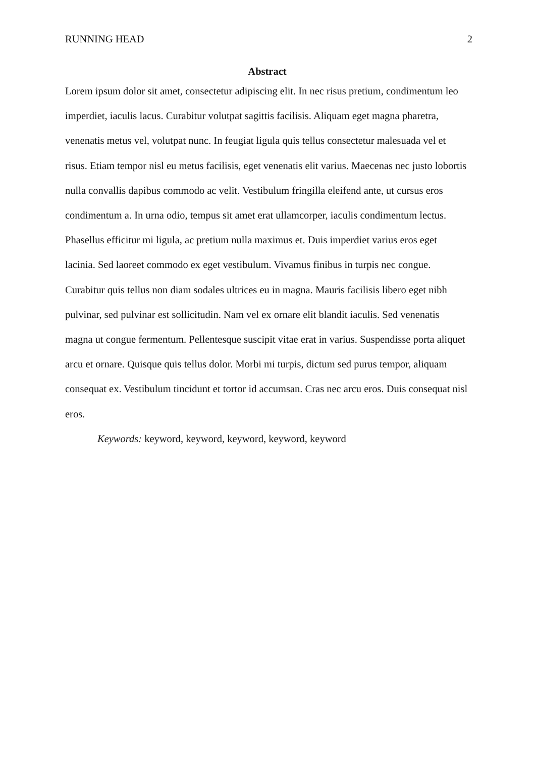RUNNING HEAD 2
Abstract
Lorem ipsum dolor sit amet, consectetur adipiscing elit. In nec risus pretium, condimentum leo imperdiet, iaculis lacus. Curabitur volutpat sagittis facilisis. Aliquam eget magna pharetra, venenatis metus vel, volutpat nunc. In feugiat ligula quis tellus consectetur malesuada vel et risus. Etiam tempor nisl eu metus facilisis, eget venenatis elit varius. Maecenas nec justo lobortis nulla convallis dapibus commodo ac velit. Vestibulum fringilla eleifend ante, ut cursus eros condimentum a. In urna odio, tempus sit amet erat ullamcorper, iaculis condimentum lectus. Phasellus efficitur mi ligula, ac pretium nulla maximus et. Duis imperdiet varius eros eget lacinia. Sed laoreet commodo ex eget vestibulum. Vivamus finibus in turpis nec congue. Curabitur quis tellus non diam sodales ultrices eu in magna. Mauris facilisis libero eget nibh pulvinar, sed pulvinar est sollicitudin. Nam vel ex ornare elit blandit iaculis. Sed venenatis magna ut congue fermentum. Pellentesque suscipit vitae erat in varius. Suspendisse porta aliquet arcu et ornare. Quisque quis tellus dolor. Morbi mi turpis, dictum sed purus tempor, aliquam consequat ex. Vestibulum tincidunt et tortor id accumsan. Cras nec arcu eros. Duis consequat nisl eros.
Keywords: keyword, keyword, keyword, keyword, keyword